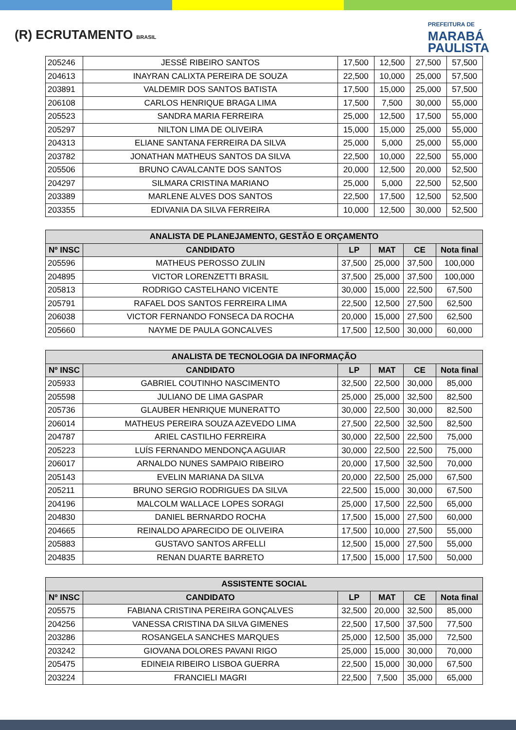(R) ECRUTAMENTO BRASIL
PREFEITURA DE
MARABÁ
PAULISTA
| 205246 | JESSÉ RIBEIRO SANTOS | 17,500 | 12,500 | 27,500 | 57,500 |
| 204613 | INAYRAN CALIXTA PEREIRA DE SOUZA | 22,500 | 10,000 | 25,000 | 57,500 |
| 203891 | VALDEMIR DOS SANTOS BATISTA | 17,500 | 15,000 | 25,000 | 57,500 |
| 206108 | CARLOS HENRIQUE BRAGA LIMA | 17,500 | 7,500 | 30,000 | 55,000 |
| 205523 | SANDRA MARIA FERREIRA | 25,000 | 12,500 | 17,500 | 55,000 |
| 205297 | NILTON LIMA DE OLIVEIRA | 15,000 | 15,000 | 25,000 | 55,000 |
| 204313 | ELIANE SANTANA FERREIRA DA SILVA | 25,000 | 5,000 | 25,000 | 55,000 |
| 203782 | JONATHAN MATHEUS SANTOS DA SILVA | 22,500 | 10,000 | 22,500 | 55,000 |
| 205506 | BRUNO CAVALCANTE DOS SANTOS | 20,000 | 12,500 | 20,000 | 52,500 |
| 204297 | SILMARA CRISTINA MARIANO | 25,000 | 5,000 | 22,500 | 52,500 |
| 203389 | MARLENE ALVES DOS SANTOS | 22,500 | 17,500 | 12,500 | 52,500 |
| 203355 | EDIVANIA DA SILVA FERREIRA | 10,000 | 12,500 | 30,000 | 52,500 |
| ANALISTA DE PLANEJAMENTO, GESTÃO E ORÇAMENTO | | | | | |
| --- | --- | --- | --- | --- | --- |
| Nº INSC | CANDIDATO | LP | MAT | CE | Nota final |
| 205596 | MATHEUS PEROSSO ZULIN | 37,500 | 25,000 | 37,500 | 100,000 |
| 204895 | VICTOR LORENZETTI BRASIL | 37,500 | 25,000 | 37,500 | 100,000 |
| 205813 | RODRIGO CASTELHANO VICENTE | 30,000 | 15,000 | 22,500 | 67,500 |
| 205791 | RAFAEL DOS SANTOS FERREIRA LIMA | 22,500 | 12,500 | 27,500 | 62,500 |
| 206038 | VICTOR FERNANDO FONSECA DA ROCHA | 20,000 | 15,000 | 27,500 | 62,500 |
| 205660 | NAYME DE PAULA GONCALVES | 17,500 | 12,500 | 30,000 | 60,000 |
| ANALISTA DE TECNOLOGIA DA INFORMAÇÃO | | | | | |
| --- | --- | --- | --- | --- | --- |
| Nº INSC | CANDIDATO | LP | MAT | CE | Nota final |
| 205933 | GABRIEL COUTINHO NASCIMENTO | 32,500 | 22,500 | 30,000 | 85,000 |
| 205598 | JULIANO DE LIMA GASPAR | 25,000 | 25,000 | 32,500 | 82,500 |
| 205736 | GLAUBER HENRIQUE MUNERATTO | 30,000 | 22,500 | 30,000 | 82,500 |
| 206014 | MATHEUS PEREIRA SOUZA AZEVEDO LIMA | 27,500 | 22,500 | 32,500 | 82,500 |
| 204787 | ARIEL CASTILHO FERREIRA | 30,000 | 22,500 | 22,500 | 75,000 |
| 205223 | LUÍS FERNANDO MENDONÇA AGUIAR | 30,000 | 22,500 | 22,500 | 75,000 |
| 206017 | ARNALDO NUNES SAMPAIO RIBEIRO | 20,000 | 17,500 | 32,500 | 70,000 |
| 205143 | EVELIN MARIANA DA SILVA | 20,000 | 22,500 | 25,000 | 67,500 |
| 205211 | BRUNO SERGIO RODRIGUES DA SILVA | 22,500 | 15,000 | 30,000 | 67,500 |
| 204196 | MALCOLM WALLACE LOPES SORAGI | 25,000 | 17,500 | 22,500 | 65,000 |
| 204830 | DANIEL BERNARDO ROCHA | 17,500 | 15,000 | 27,500 | 60,000 |
| 204665 | REINALDO APARECIDO DE OLIVEIRA | 17,500 | 10,000 | 27,500 | 55,000 |
| 205883 | GUSTAVO SANTOS ARFELLI | 12,500 | 15,000 | 27,500 | 55,000 |
| 204835 | RENAN DUARTE BARRETO | 17,500 | 15,000 | 17,500 | 50,000 |
| ASSISTENTE SOCIAL | | | | | |
| --- | --- | --- | --- | --- | --- |
| Nº INSC | CANDIDATO | LP | MAT | CE | Nota final |
| 205575 | FABIANA CRISTINA PEREIRA GONÇALVES | 32,500 | 20,000 | 32,500 | 85,000 |
| 204256 | VANESSA CRISTINA DA SILVA GIMENES | 22,500 | 17,500 | 37,500 | 77,500 |
| 203286 | ROSANGELA SANCHES MARQUES | 25,000 | 12,500 | 35,000 | 72,500 |
| 203242 | GIOVANA DOLORES PAVANI RIGO | 25,000 | 15,000 | 30,000 | 70,000 |
| 205475 | EDINEIA RIBEIRO LISBOA GUERRA | 22,500 | 15,000 | 30,000 | 67,500 |
| 203224 | FRANCIELI MAGRI | 22,500 | 7,500 | 35,000 | 65,000 |